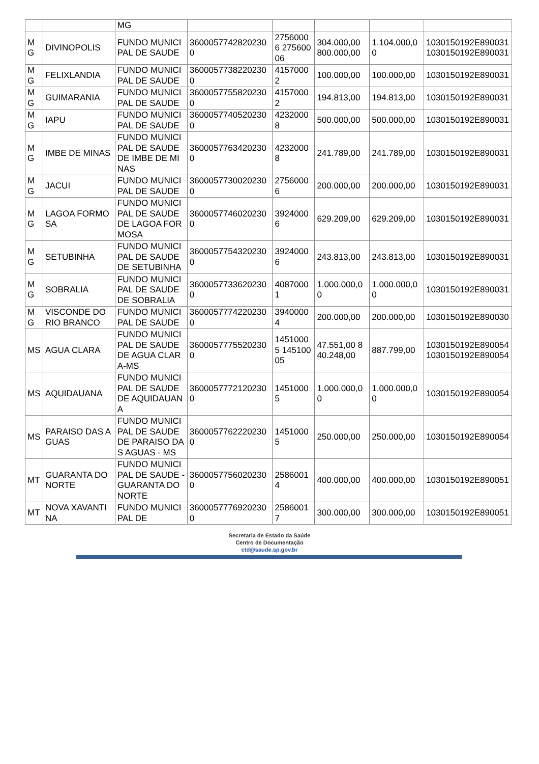| | | MG | | | | | |
| MG | DIVINOPOLIS | FUNDO MUNICIPAL DE SAUDE | 36000577428202300 | 27560006 27560006 | 304.000,00 800.000,00 | 1.104.000,00 | 1030150192E890031 1030150192E890031 |
| MG | FELIXLANDIA | FUNDO MUNICIPAL DE SAUDE | 36000577382202300 | 41570002 | 100.000,00 | 100.000,00 | 1030150192E890031 |
| MG | GUIMARANIA | FUNDO MUNICIPAL DE SAUDE | 36000577558202300 | 41570002 | 194.813,00 | 194.813,00 | 1030150192E890031 |
| MG | IAPU | FUNDO MUNICIPAL DE SAUDE | 36000577405202300 | 42320008 | 500.000,00 | 500.000,00 | 1030150192E890031 |
| MG | IMBE DE MINAS | FUNDO MUNICIPAL DE SAUDE DE IMBE DE MINAS | 36000577634202300 | 42320008 | 241.789,00 | 241.789,00 | 1030150192E890031 |
| MG | JACUI | FUNDO MUNICIPAL DE SAUDE | 36000577300202300 | 27560006 | 200.000,00 | 200.000,00 | 1030150192E890031 |
| MG | LAGOA FORMOSA | FUNDO MUNICIPAL DE SAUDE DE LAGOA FORMOSA | 36000577460202300 | 39240006 | 629.209,00 | 629.209,00 | 1030150192E890031 |
| MG | SETUBINHA | FUNDO MUNICIPAL DE SAUDE DE SETUBINHA | 36000577543202300 | 39240006 | 243.813,00 | 243.813,00 | 1030150192E890031 |
| MG | SOBRALIA | FUNDO MUNICIPAL DE SAUDE DE SOBRALIA | 36000577336202300 | 40870001 | 1.000.000,00 | 1.000.000,00 | 1030150192E890031 |
| MG | VISCONDE DO RIO BRANCO | FUNDO MUNICIPAL DE SAUDE | 36000577742202300 | 39400004 | 200.000,00 | 200.000,00 | 1030150192E890030 |
| MS | AGUA CLARA | FUNDO MUNICIPAL DE SAUDE DE AGUA CLARA-MS | 36000577755202300 | 14510005 14510005 | 47.551,00 840.248,00 | 887.799,00 | 1030150192E890054 1030150192E890054 |
| MS | AQUIDAUANA | FUNDO MUNICIPAL DE SAUDE DE AQUIDAUANA | 36000577721202300 | 14510005 | 1.000.000,00 | 1.000.000,00 | 1030150192E890054 |
| MS | PARAISO DAS AGUAS | FUNDO MUNICIPAL DE SAUDE DE PARAISO DAS AGUAS - MS | 36000577622202300 | 14510005 | 250.000,00 | 250.000,00 | 1030150192E890054 |
| MT | GUARANTA DO NORTE | FUNDO MUNICIPAL DE SAUDE - GUARANTA DO NORTE | 36000577560202300 | 25860014 | 400.000,00 | 400.000,00 | 1030150192E890051 |
| MT | NOVA XAVANTINA | FUNDO MUNICIPAL DE | 36000577769202300 | 25860017 | 300.000,00 | 300.000,00 | 1030150192E890051 |
Secretaria de Estado da Saúde
Centro de Documentação
ctd@saude.sp.gov.br